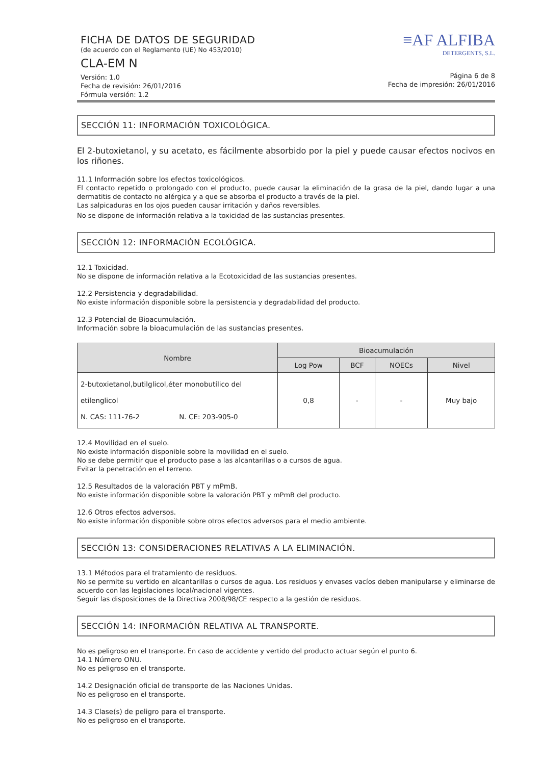FICHA DE DATOS DE SEGURIDAD
(de acuerdo con el Reglamento (UE) No 453/2010)
CLA-EM N
Versión: 1.0
Fecha de revisión: 26/01/2016
Fórmula versión: 1.2
≡AF ALFIBA
DETERGENTS, S.L.
Página 6 de 8
Fecha de impresión: 26/01/2016
SECCIÓN 11: INFORMACIÓN TOXICOLÓGICA.
El 2-butoxietanol, y su acetato, es fácilmente absorbido por la piel y puede causar efectos nocivos en los riñones.
11.1 Información sobre los efectos toxicológicos.
El contacto repetido o prolongado con el producto, puede causar la eliminación de la grasa de la piel, dando lugar a una dermatitis de contacto no alérgica y a que se absorba el producto a través de la piel.
Las salpicaduras en los ojos pueden causar irritación y daños reversibles.
No se dispone de información relativa a la toxicidad de las sustancias presentes.
SECCIÓN 12: INFORMACIÓN ECOLÓGICA.
12.1 Toxicidad.
No se dispone de información relativa a la Ecotoxicidad de las sustancias presentes.
12.2 Persistencia y degradabilidad.
No existe información disponible sobre la persistencia y degradabilidad del producto.
12.3 Potencial de Bioacumulación.
Información sobre la bioacumulación de las sustancias presentes.
| Nombre | Bioacumulación | | | |
| --- | --- | --- | --- | --- |
| | Log Pow | BCF | NOECs | Nivel |
| 2-butoxietanol,butilglicol,éter monobutílico del etilenglicol N. CAS: 111-76-2 N. CE: 203-905-0 | 0,8 | - | - | Muy bajo |
12.4 Movilidad en el suelo.
No existe información disponible sobre la movilidad en el suelo.
No se debe permitir que el producto pase a las alcantarillas o a cursos de agua.
Evitar la penetración en el terreno.
12.5 Resultados de la valoración PBT y mPmB.
No existe información disponible sobre la valoración PBT y mPmB del producto.
12.6 Otros efectos adversos.
No existe información disponible sobre otros efectos adversos para el medio ambiente.
SECCIÓN 13: CONSIDERACIONES RELATIVAS A LA ELIMINACIÓN.
13.1 Métodos para el tratamiento de residuos.
No se permite su vertido en alcantarillas o cursos de agua. Los residuos y envases vacíos deben manipularse y eliminarse de acuerdo con las legislaciones local/nacional vigentes.
Seguir las disposiciones de la Directiva 2008/98/CE respecto a la gestión de residuos.
SECCIÓN 14: INFORMACIÓN RELATIVA AL TRANSPORTE.
No es peligroso en el transporte. En caso de accidente y vertido del producto actuar según el punto 6.
14.1 Número ONU.
No es peligroso en el transporte.
14.2 Designación oficial de transporte de las Naciones Unidas.
No es peligroso en el transporte.
14.3 Clase(s) de peligro para el transporte.
No es peligroso en el transporte.